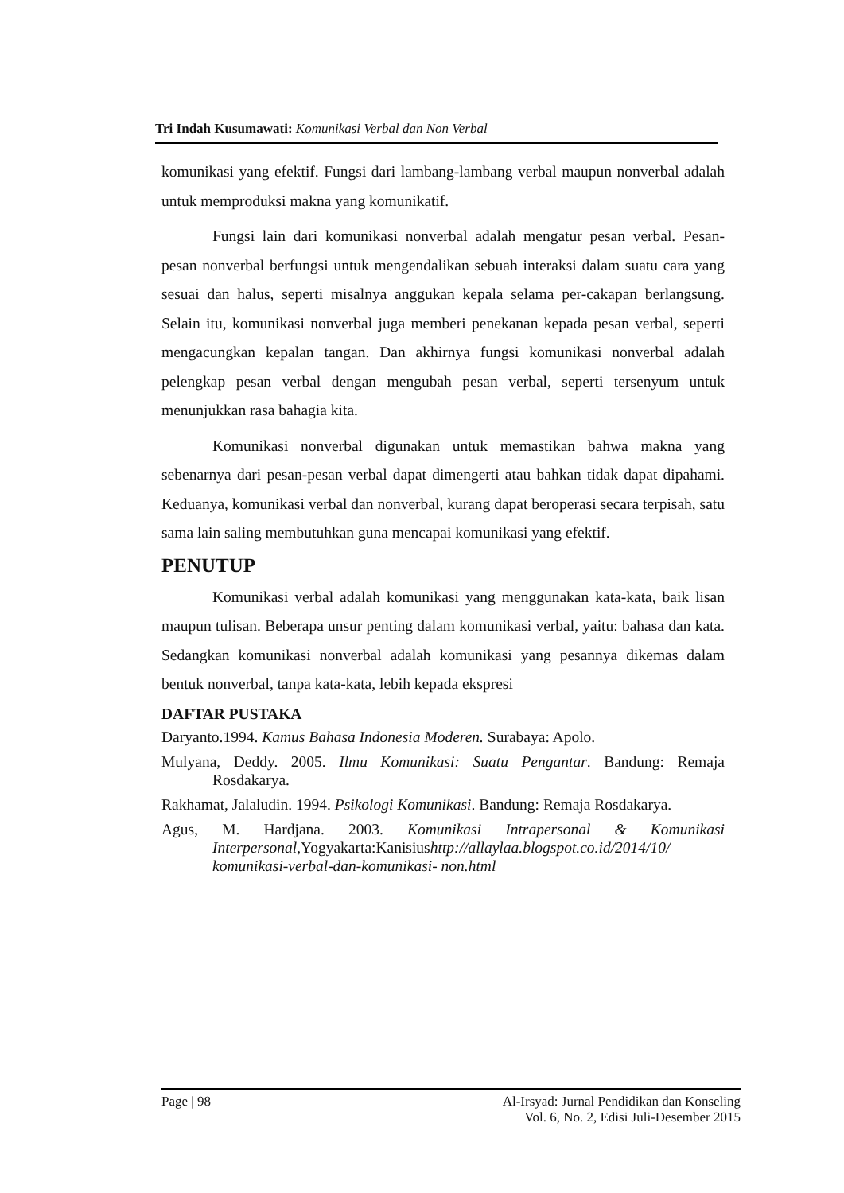Tri Indah Kusumawati: Komunikasi Verbal dan Non Verbal
komunikasi yang efektif. Fungsi dari lambang-lambang verbal maupun nonverbal adalah untuk memproduksi makna yang komunikatif.
Fungsi lain dari komunikasi nonverbal adalah mengatur pesan verbal. Pesan-pesan nonverbal berfungsi untuk mengendalikan sebuah interaksi dalam suatu cara yang sesuai dan halus, seperti misalnya anggukan kepala selama per-cakapan berlangsung. Selain itu, komunikasi nonverbal juga memberi penekanan kepada pesan verbal, seperti mengacungkan kepalan tangan. Dan akhirnya fungsi komunikasi nonverbal adalah pelengkap pesan verbal dengan mengubah pesan verbal, seperti tersenyum untuk menunjukkan rasa bahagia kita.
Komunikasi nonverbal digunakan untuk memastikan bahwa makna yang sebenarnya dari pesan-pesan verbal dapat dimengerti atau bahkan tidak dapat dipahami. Keduanya, komunikasi verbal dan nonverbal, kurang dapat beroperasi secara terpisah, satu sama lain saling membutuhkan guna mencapai komunikasi yang efektif.
PENUTUP
Komunikasi verbal adalah komunikasi yang menggunakan kata-kata, baik lisan maupun tulisan. Beberapa unsur penting dalam komunikasi verbal, yaitu: bahasa dan kata. Sedangkan komunikasi nonverbal adalah komunikasi yang pesannya dikemas dalam bentuk nonverbal, tanpa kata-kata, lebih kepada ekspresi
DAFTAR PUSTAKA
Daryanto.1994. Kamus Bahasa Indonesia Moderen. Surabaya: Apolo.
Mulyana, Deddy. 2005. Ilmu Komunikasi: Suatu Pengantar. Bandung: Remaja Rosdakarya.
Rakhamat, Jalaludin. 1994. Psikologi Komunikasi. Bandung: Remaja Rosdakarya.
Agus, M. Hardjana. 2003. Komunikasi Intrapersonal & Komunikasi Interpersonal,Yogyakarta:Kanisiushttp://allaylaa.blogspot.co.id/2014/10/ komunikasi-verbal-dan-komunikasi- non.html
Page | 98 Al-Irsyad: Jurnal Pendidikan dan Konseling
Vol. 6, No. 2, Edisi Juli-Desember 2015